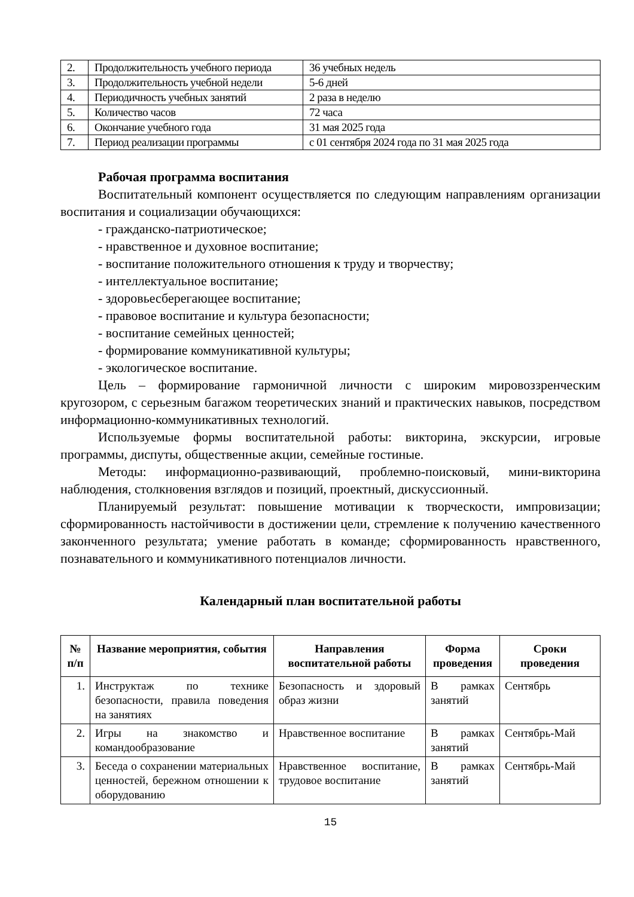| 2. | Продолжительность учебного периода | 36 учебных недель |
| 3. | Продолжительность учебной недели | 5-6 дней |
| 4. | Периодичность учебных занятий | 2 раза в неделю |
| 5. | Количество часов | 72 часа |
| 6. | Окончание учебного года | 31 мая 2025 года |
| 7. | Период реализации программы | с 01 сентября 2024 года по 31 мая 2025 года |
Рабочая программа воспитания
Воспитательный компонент осуществляется по следующим направлениям организации воспитания и социализации обучающихся:
- гражданско-патриотическое;
- нравственное и духовное воспитание;
- воспитание положительного отношения к труду и творчеству;
- интеллектуальное воспитание;
- здоровьесберегающее воспитание;
- правовое воспитание и культура безопасности;
- воспитание семейных ценностей;
- формирование коммуникативной культуры;
- экологическое воспитание.
Цель – формирование гармоничной личности с широким мировоззренческим кругозором, с серьезным багажом теоретических знаний и практических навыков, посредством информационно-коммуникативных технологий.
Используемые формы воспитательной работы: викторина, экскурсии, игровые программы, диспуты, общественные акции, семейные гостиные.
Методы: информационно-развивающий, проблемно-поисковый, мини-викторина наблюдения, столкновения взглядов и позиций, проектный, дискуссионный.
Планируемый результат: повышение мотивации к творческости, импровизации; сформированность настойчивости в достижении цели, стремление к получению качественного законченного результата; умение работать в команде; сформированность нравственного, познавательного и коммуникативного потенциалов личности.
Календарный план воспитательной работы
| № п/п | Название мероприятия, события | Направления воспитательной работы | Форма проведения | Сроки проведения |
| --- | --- | --- | --- | --- |
| 1. | Инструктаж по технике безопасности, правила поведения на занятиях | Безопасность и здоровый образ жизни | В рамках занятий | Сентябрь |
| 2. | Игры на знакомство и командообразование | Нравственное воспитание | В рамках занятий | Сентябрь-Май |
| 3. | Беседа о сохранении материальных ценностей, бережном отношении к оборудованию | Нравственное воспитание, трудовое воспитание | В рамках занятий | Сентябрь-Май |
15